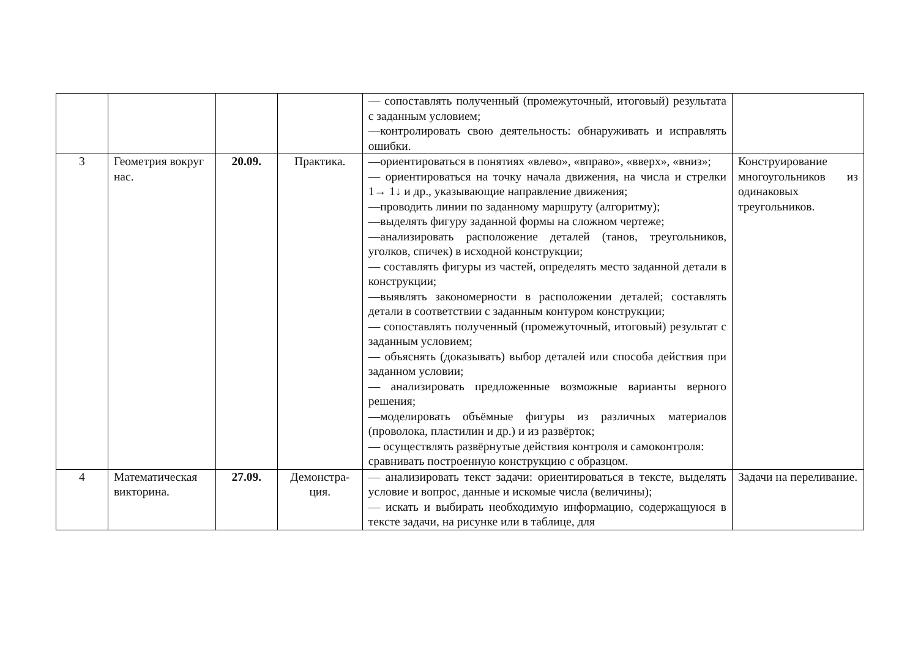| | | | | — сопоставлять полученный (промежуточный, итоговый) результата с заданным условием; —контролировать свою деятельность: обнаруживать и исправлять ошибки. | |
| 3 | Геометрия вокруг нас. | 20.09. | Практика. | —ориентироваться в понятиях «влево», «вправо», «вверх», «вниз»; — ориентироваться на точку начала движения, на числа и стрелки 1→ 1↓ и др., указывающие направление движения; —проводить линии по заданному маршруту (алгоритму); —выделять фигуру заданной формы на сложном чертеже; —анализировать расположение деталей (танов, треугольников, уголков, спичек) в исходной конструкции; — составлять фигуры из частей, определять место заданной детали в конструкции; —выявлять закономерности в расположении деталей; составлять детали в соответствии с заданным контуром конструкции; — сопоставлять полученный (промежуточный, итоговый) результат с заданным условием; — объяснять (доказывать) выбор деталей или способа действия при заданном условии; — анализировать предложенные возможные варианты верного решения; —моделировать объёмные фигуры из различных материалов (проволока, пластилин и др.) и из развёрток; — осуществлять развёрнутые действия контроля и самоконтроля: сравнивать построенную конструкцию с образцом. | Конструирование многоугольников из одинаковых треугольников. |
| 4 | Математическая викторина. | 27.09. | Демонстра- ция. | — анализировать текст задачи: ориентироваться в тексте, выделять условие и вопрос, данные и искомые числа (величины); — искать и выбирать необходимую информацию, содержащуюся в тексте задачи, на рисунке или в таблице, для | Задачи на переливание. |